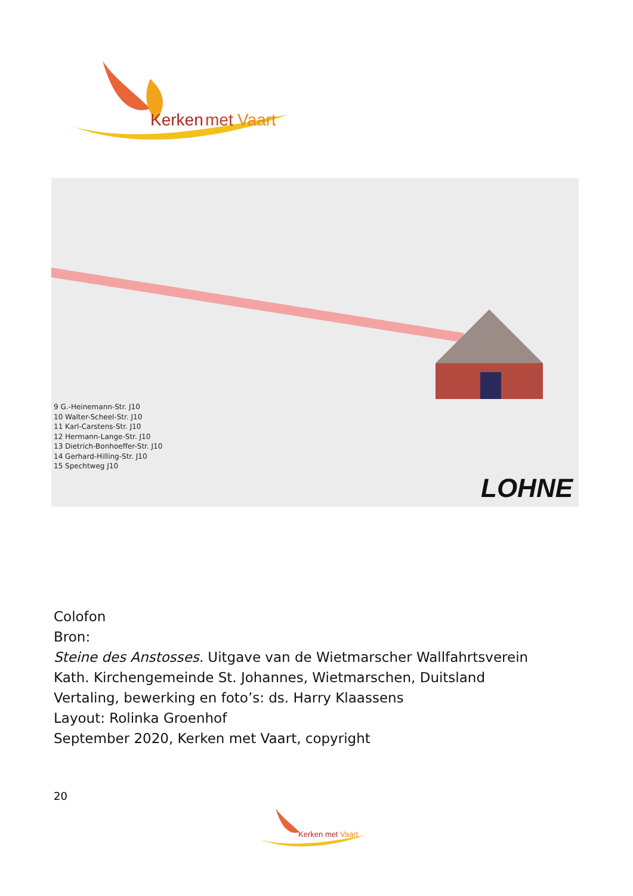Kerken
met
Vaart
9 G.-Heinemann-Str. J10
10 Walter-Scheel-Str. J10
11 Karl-Carstens-Str. J10
12 Hermann-Lange-Str. J10
13 Dietrich-Bonhoeffer-Str. J10
14 Gerhard-Hilling-Str. J10
15 Spechtweg J10
LOHNE
Colofon
Bron:
Steine des Anstosses. Uitgave van de Wietmarscher Wallfahrtsverein
Kath. Kirchengemeinde St. Johannes, Wietmarschen, Duitsland
Vertaling, bewerking en foto’s: ds. Harry Klaassens
Layout: Rolinka Groenhof
September 2020, Kerken met Vaart, copyright
20
Kerken met Vaart